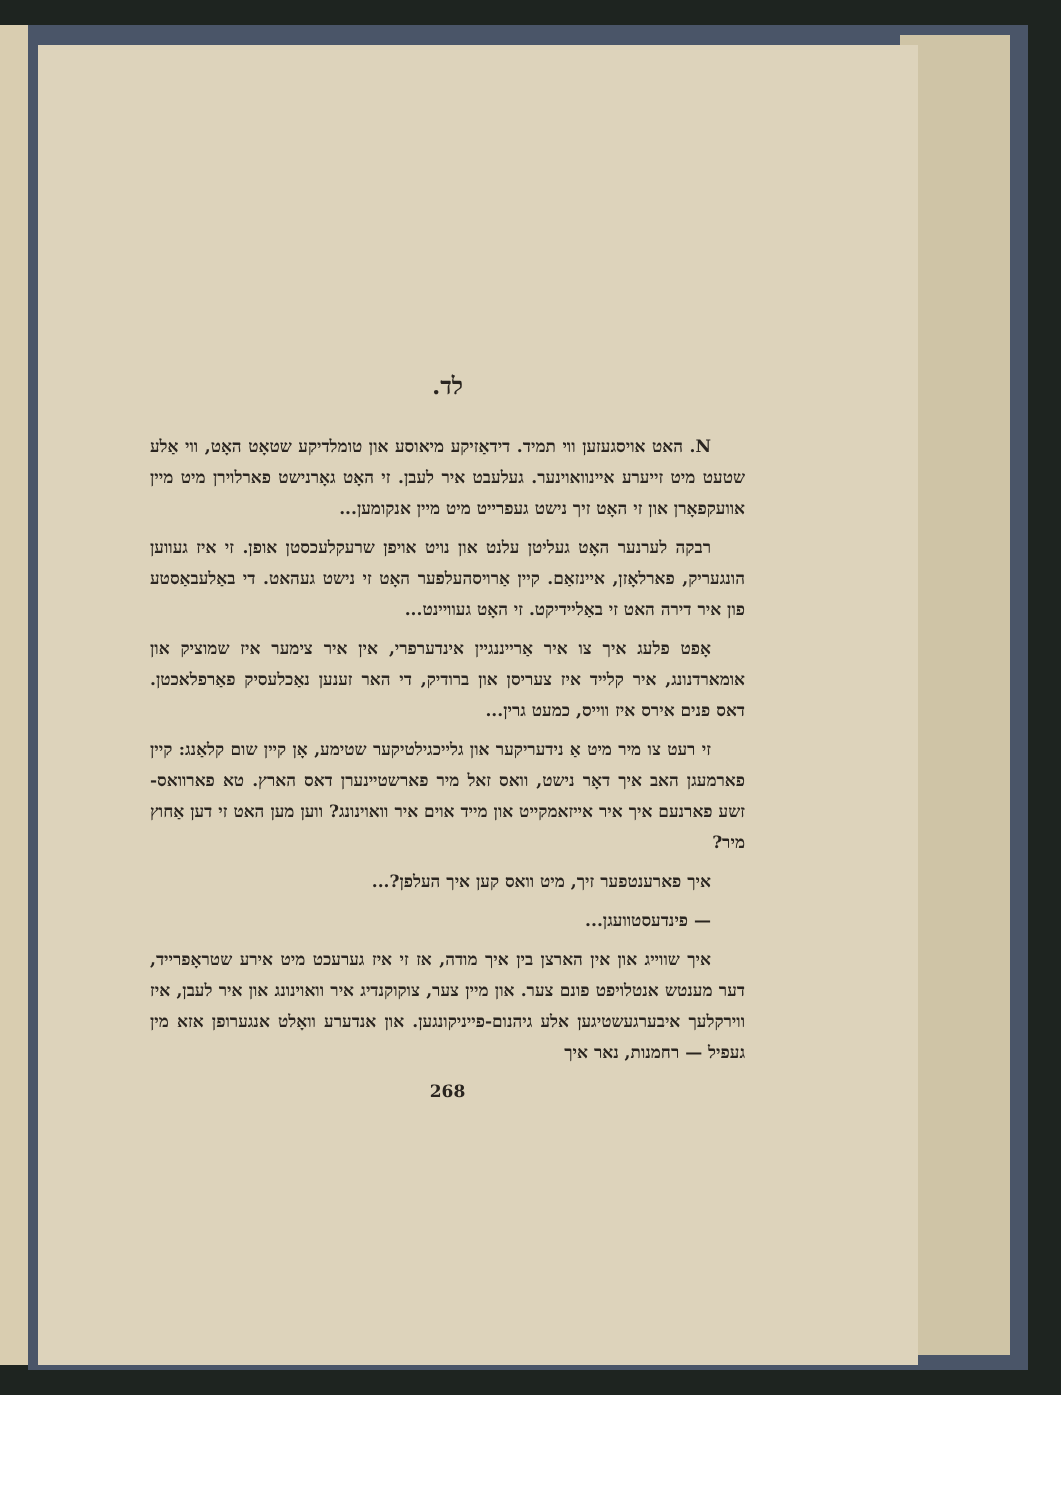לד.
N. האט אויסגעזען ווי תמיד. דידאַזיקע מיאוסע און טומלדיקע שטאָט האָט, ווי אַלע שטעט מיט זייערע איינוואוינער. געלעבט איר לעבן. זי האָט גאָרנישט פארלוירן מיט מיין אוועקפאָרן און זי האָט זיך נישט געפרייט מיט מיין אנקומען...
רבקה לערנער האָט געליטן עלנט און נויט אויפן שרעקלעכסטן אופן. זי איז געווען הונגעריק, פארלאָזן, איינזאַם. קיין אַרויסהעלפער האָט זי נישט געהאט. די באַלעבאַסטע פון איר דירה האט זי באַליידיקט. זי האָט געוויינט...
אָפט פלעג איך צו איר אַרייננגיין אינדערפרי, אין איר צימער איז שמוציק און אומארדנונג, איר קלייד איז צעריסן און ברודיק, די האר זענען נאַכלעסיק פאַרפלאכטן. דאס פנים אירס איז ווייס, כמעט גרין...
זי רעט צו מיר מיט אַ נידעריקער און גלייכגילטיקער שטימע, אָן קיין שום קלאַנג: קיין פארמעגן האב איך דאָר נישט, וואס זאל מיר פארשטיינערן דאס הארץ. טא פארוואס-זשע פארנעם איך איר אייזאמקייט און מייד אוים איר וואוינונג? ווען מען האט זי דען אַחוץ מיר?
איך פארענטפער זיך, מיט וואס קען איך העלפן?...
— פינדעסטוועגן...
איך שווייג און אין הארצן בין איך מודה, אז זי איז גערעכט מיט אירע שטראָפרייד, דער מענטש אנטלויפט פונם צער. און מיין צער, צוקוקנדיג איר וואוינונג און איר לעבן, איז ווירקלעך איבערגעשטיגען אלע גיהנום-פייניקונגען. און אנדערע וואָלט אנגערופן אזא מין געפיל — רחמנות, נאר איך
268